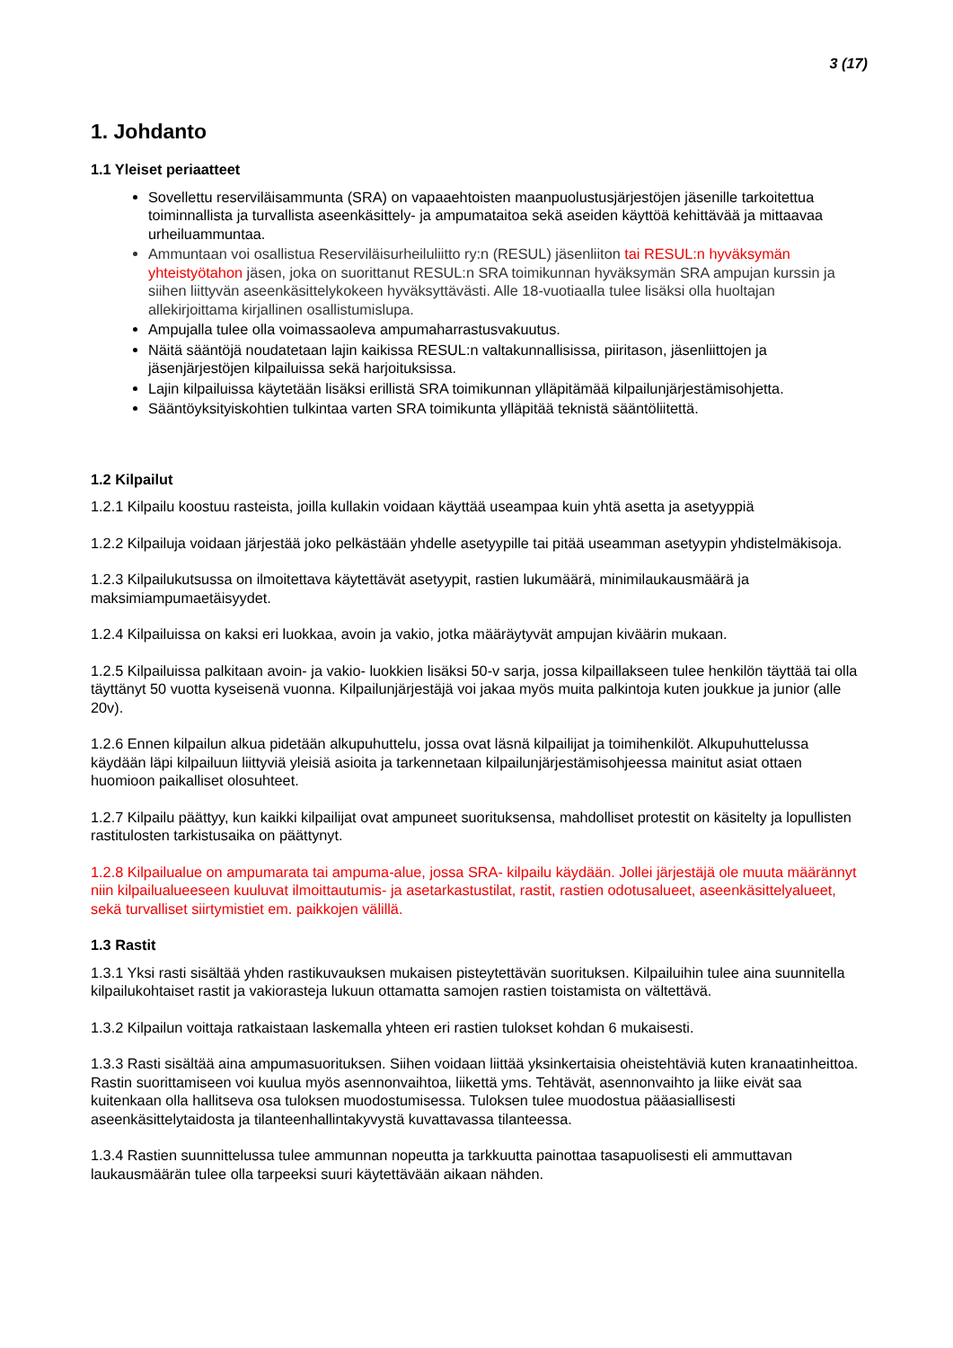3 (17)
1. Johdanto
1.1 Yleiset periaatteet
Sovellettu reserviläisammunta (SRA) on vapaaehtoisten maanpuolustusjärjestöjen jäsenille tarkoitettua toiminnallista ja turvallista aseenkäsittely- ja ampumataitoa sekä aseiden käyttöä kehittävää ja mittaavaa urheiluammuntaa.
Ammuntaan voi osallistua Reserviläisurheiluliitto ry:n (RESUL) jäsenliiton tai RESUL:n hyväksymän yhteistyötahon jäsen, joka on suorittanut RESUL:n SRA toimikunnan hyväksymän SRA ampujan kurssin ja siihen liittyvän aseenkäsittelykokeen hyväksyttävästi. Alle 18-vuotiaalla tulee lisäksi olla huoltajan allekirjoittama kirjallinen osallistumislupa.
Ampujalla tulee olla voimassaoleva ampumaharrastusvakuutus.
Näitä sääntöjä noudatetaan lajin kaikissa RESUL:n valtakunnallisissa, piiritason, jäsenliittojen ja jäsenjärjestöjen kilpailuissa sekä harjoituksissa.
Lajin kilpailuissa käytetään lisäksi erillistä SRA toimikunnan ylläpitämää kilpailunjärjestämisohjetta.
Sääntöyksityiskohtien tulkintaa varten SRA toimikunta ylläpitää teknistä sääntöliitettä.
1.2 Kilpailut
1.2.1 Kilpailu koostuu rasteista, joilla kullakin voidaan käyttää useampaa kuin yhtä asetta ja asetyyppiä
1.2.2 Kilpailuja voidaan järjestää joko pelkästään yhdelle asetyypille tai pitää useamman asetyypin yhdistelmäkisoja.
1.2.3 Kilpailukutsussa on ilmoitettava käytettävät asetyypit, rastien lukumäärä, minimilaukausmäärä ja maksimiampumaetäisyydet.
1.2.4 Kilpailuissa on kaksi eri luokkaa, avoin ja vakio, jotka määräytyvät ampujan kiväärin mukaan.
1.2.5 Kilpailuissa palkitaan avoin- ja vakio- luokkien lisäksi 50-v sarja, jossa kilpaillakseen tulee henkilön täyttää tai olla täyttänyt 50 vuotta kyseisenä vuonna. Kilpailunjärjestäjä voi jakaa myös muita palkintoja kuten joukkue ja junior (alle 20v).
1.2.6 Ennen kilpailun alkua pidetään alkupuhuttelu, jossa ovat läsnä kilpailijat ja toimihenkilöt. Alkupuhuttelussa käydään läpi kilpailuun liittyviä yleisiä asioita ja tarkennetaan kilpailunjärjestämisohjeessa mainitut asiat ottaen huomioon paikalliset olosuhteet.
1.2.7 Kilpailu päättyy, kun kaikki kilpailijat ovat ampuneet suorituksensa, mahdolliset protestit on käsitelty ja lopullisten rastitulosten tarkistusaika on päättynyt.
1.2.8 Kilpailualue on ampumarata tai ampuma-alue, jossa SRA- kilpailu käydään. Jollei järjestäjä ole muuta määrännyt niin kilpailualueeseen kuuluvat ilmoittautumis- ja asetarkastustilat, rastit, rastien odotusalueet, aseenkäsittelyalueet, sekä turvalliset siirtymistiet em. paikkojen välillä.
1.3 Rastit
1.3.1 Yksi rasti sisältää yhden rastikuvauksen mukaisen pisteytettävän suorituksen. Kilpailuihin tulee aina suunnitella kilpailukohtaiset rastit ja vakiorasteja lukuun ottamatta samojen rastien toistamista on vältettävä.
1.3.2 Kilpailun voittaja ratkaistaan laskemalla yhteen eri rastien tulokset kohdan 6 mukaisesti.
1.3.3 Rasti sisältää aina ampumasuorituksen. Siihen voidaan liittää yksinkertaisia oheistehtäviä kuten kranaatinheittoa. Rastin suorittamiseen voi kuulua myös asennonvaihtoa, liikettä yms. Tehtävät, asennonvaihto ja liike eivät saa kuitenkaan olla hallitseva osa tuloksen muodostumisessa. Tuloksen tulee muodostua pääasiallisesti aseenkäsittelytaidosta ja tilanteenhallintakyvystä kuvattavassa tilanteessa.
1.3.4 Rastien suunnittelussa tulee ammunnan nopeutta ja tarkkuutta painottaa tasapuolisesti eli ammuttavan laukausmäärän tulee olla tarpeeksi suuri käytettävään aikaan nähden.